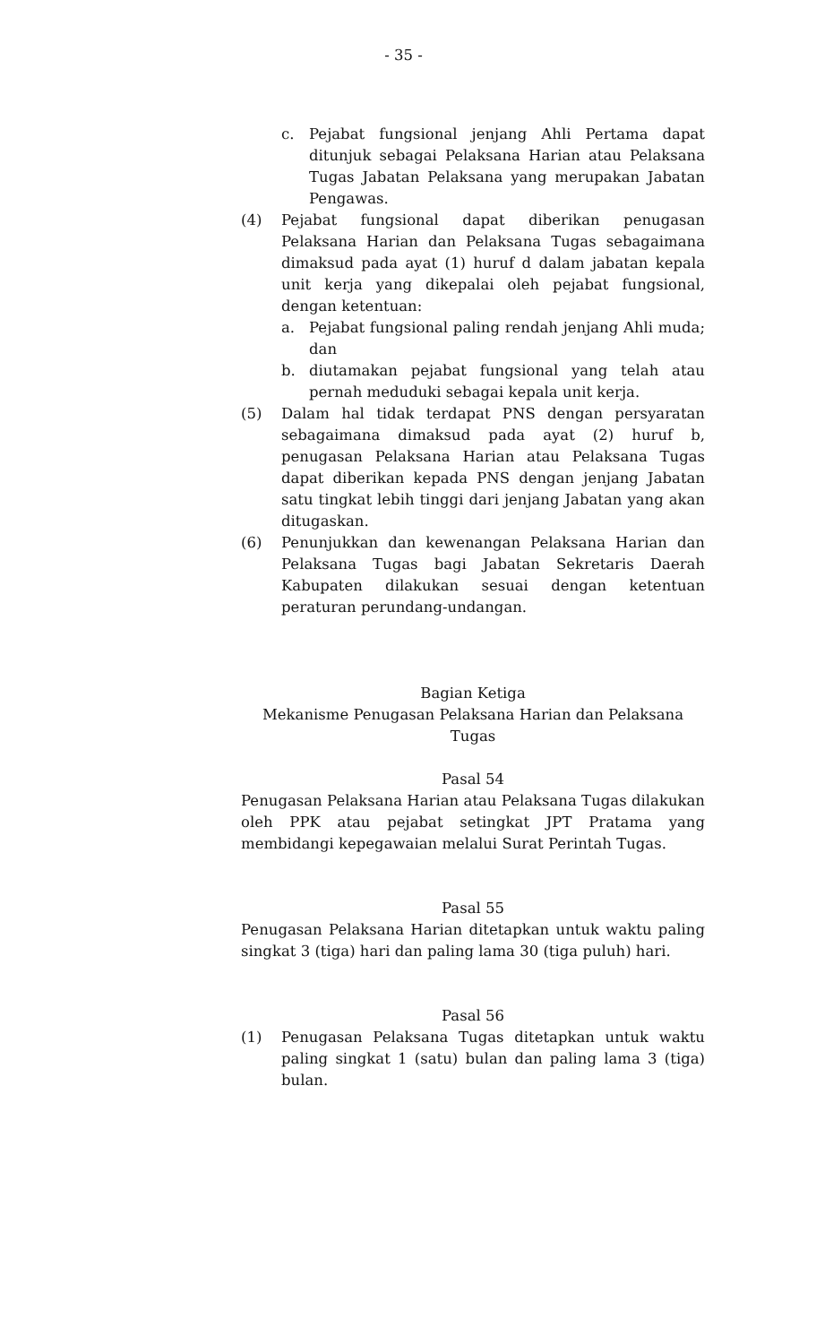- 35 -
c. Pejabat fungsional jenjang Ahli Pertama dapat ditunjuk sebagai Pelaksana Harian atau Pelaksana Tugas Jabatan Pelaksana yang merupakan Jabatan Pengawas.
(4) Pejabat fungsional dapat diberikan penugasan Pelaksana Harian dan Pelaksana Tugas sebagaimana dimaksud pada ayat (1) huruf d dalam jabatan kepala unit kerja yang dikepalai oleh pejabat fungsional, dengan ketentuan:
a. Pejabat fungsional paling rendah jenjang Ahli muda; dan
b. diutamakan pejabat fungsional yang telah atau pernah meduduki sebagai kepala unit kerja.
(5) Dalam hal tidak terdapat PNS dengan persyaratan sebagaimana dimaksud pada ayat (2) huruf b, penugasan Pelaksana Harian atau Pelaksana Tugas dapat diberikan kepada PNS dengan jenjang Jabatan satu tingkat lebih tinggi dari jenjang Jabatan yang akan ditugaskan.
(6) Penunjukkan dan kewenangan Pelaksana Harian dan Pelaksana Tugas bagi Jabatan Sekretaris Daerah Kabupaten dilakukan sesuai dengan ketentuan peraturan perundang-undangan.
Bagian Ketiga
Mekanisme Penugasan Pelaksana Harian dan Pelaksana
Tugas
Pasal 54
Penugasan Pelaksana Harian atau Pelaksana Tugas dilakukan oleh PPK atau pejabat setingkat JPT Pratama yang membidangi kepegawaian melalui Surat Perintah Tugas.
Pasal 55
Penugasan Pelaksana Harian ditetapkan untuk waktu paling singkat 3 (tiga) hari dan paling lama 30 (tiga puluh) hari.
Pasal 56
(1) Penugasan Pelaksana Tugas ditetapkan untuk waktu paling singkat 1 (satu) bulan dan paling lama 3 (tiga) bulan.